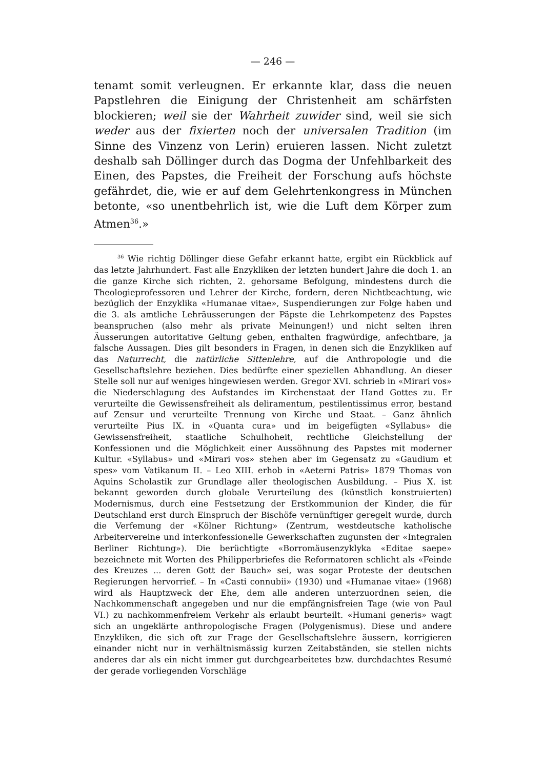— 246 —
tenamt somit verleugnen. Er erkannte klar, dass die neuen Papstlehren die Einigung der Christenheit am schärfsten blockieren; weil sie der Wahrheit zuwider sind, weil sie sich weder aus der fixierten noch der universalen Tradition (im Sinne des Vinzenz von Lerin) eruieren lassen. Nicht zuletzt deshalb sah Döllinger durch das Dogma der Unfehlbarkeit des Einen, des Papstes, die Freiheit der Forschung aufs höchste gefährdet, die, wie er auf dem Gelehrtenkongress in München betonte, «so unentbehrlich ist, wie die Luft dem Körper zum Atmen<sup>36</sup>.»
<sup>36</sup> Wie richtig Döllinger diese Gefahr erkannt hatte, ergibt ein Rückblick auf das letzte Jahrhundert. Fast alle Enzykliken der letzten hundert Jahre die doch 1. an die ganze Kirche sich richten, 2. gehorsame Befolgung, mindestens durch die Theologieprofessoren und Lehrer der Kirche, fordern, deren Nichtbeachtung, wie bezüglich der Enzyklika «Humanae vitae», Suspendierungen zur Folge haben und die 3. als amtliche Lehräusserungen der Päpste die Lehrkompetenz des Papstes beanspruchen (also mehr als private Meinungen!) und nicht selten ihren Äusserungen autoritative Geltung geben, enthalten fragwürdige, anfechtbare, ja falsche Aussagen. Dies gilt besonders in Fragen, in denen sich die Enzykliken auf das Naturrecht, die natürliche Sittenlehre, auf die Anthropologie und die Gesellschaftslehre beziehen. Dies bedürfte einer speziellen Abhandlung. An dieser Stelle soll nur auf weniges hingewiesen werden. Gregor XVI. schrieb in «Mirari vos» die Niederschlagung des Aufstandes im Kirchenstaat der Hand Gottes zu. Er verurteilte die Gewissensfreiheit als deliramentum, pestilentissimus error, bestand auf Zensur und verurteilte Trennung von Kirche und Staat. – Ganz ähnlich verurteilte Pius IX. in «Quanta cura» und im beigefügten «Syllabus» die Gewissensfreiheit, staatliche Schulhoheit, rechtliche Gleichstellung der Konfessionen und die Möglichkeit einer Aussöhnung des Papstes mit moderner Kultur. «Syllabus» und «Mirari vos» stehen aber im Gegensatz zu «Gaudium et spes» vom Vatikanum II. – Leo XIII. erhob in «Aeterni Patris» 1879 Thomas von Aquins Scholastik zur Grundlage aller theologischen Ausbildung. – Pius X. ist bekannt geworden durch globale Verurteilung des (künstlich konstruierten) Modernismus, durch eine Festsetzung der Erstkommunion der Kinder, die für Deutschland erst durch Einspruch der Bischöfe vernünftiger geregelt wurde, durch die Verfemung der «Kölner Richtung» (Zentrum, westdeutsche katholische Arbeitervereine und interkonfessionelle Gewerkschaften zugunsten der «Integralen Berliner Richtung»). Die berüchtigte «Borromäusenzyklyka «Editae saepe» bezeichnete mit Worten des Philipperbriefes die Reformatoren schlicht als «Feinde des Kreuzes ... deren Gott der Bauch» sei, was sogar Proteste der deutschen Regierungen hervorrief. – In «Casti connubii» (1930) und «Humanae vitae» (1968) wird als Hauptzweck der Ehe, dem alle anderen unterzuordnen seien, die Nachkommenschaft angegeben und nur die empfängnisfreien Tage (wie von Paul VI.) zu nachkommenfreiem Verkehr als erlaubt beurteilt. «Humani generis» wagt sich an ungeklärte anthropologische Fragen (Polygenismus). Diese und andere Enzykliken, die sich oft zur Frage der Gesellschaftslehre äussern, korrigieren einander nicht nur in verhältnismässig kurzen Zeitabständen, sie stellen nichts anderes dar als ein nicht immer gut durchgearbeitetes bzw. durchdachtes Resumé der gerade vorliegenden Vorschläge